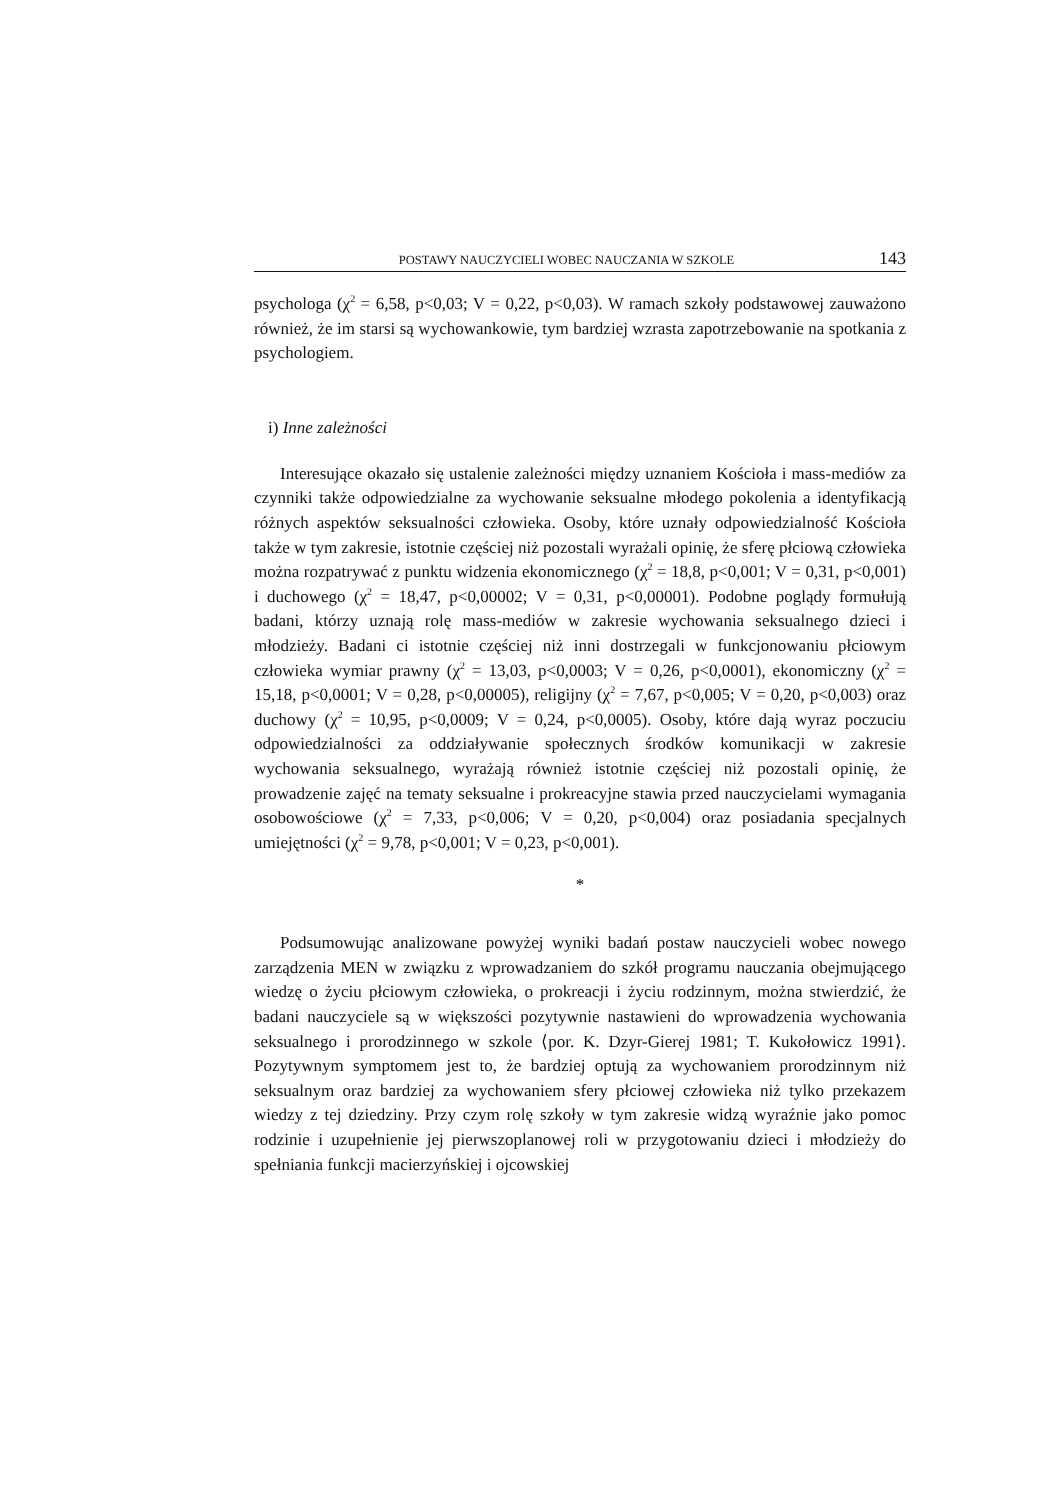POSTAWY NAUCZYCIELI WOBEC NAUCZANIA W SZKOLE 143
psychologa (χ<sup>2</sup> = 6,58, p<0,03; V = 0,22, p<0,03). W ramach szkoły podstawowej zauważono również, że im starsi są wychowankowie, tym bardziej wzrasta zapotrzebowanie na spotkania z psychologiem.
i) Inne zależności
Interesujące okazało się ustalenie zależności między uznaniem Kościoła i mass-mediów za czynniki także odpowiedzialne za wychowanie seksualne młodego pokolenia a identyfikacją różnych aspektów seksualności człowieka. Osoby, które uznały odpowiedzialność Kościoła także w tym zakresie, istotnie częściej niż pozostali wyrażali opinię, że sferę płciową człowieka można rozpatrywać z punktu widzenia ekonomicznego (χ<sup>2</sup> = 18,8, p<0,001; V = 0,31, p<0,001) i duchowego (χ<sup>2</sup> = 18,47, p<0,00002; V = 0,31, p<0,00001). Podobne poglądy formułują badani, którzy uznają rolę mass-mediów w zakresie wychowania seksualnego dzieci i młodzieży. Badani ci istotnie częściej niż inni dostrzegali w funkcjonowaniu płciowym człowieka wymiar prawny (χ<sup>2</sup> = 13,03, p<0,0003; V = 0,26, p<0,0001), ekonomiczny (χ<sup>2</sup> = 15,18, p<0,0001; V = 0,28, p<0,00005), religijny (χ<sup>2</sup> = 7,67, p<0,005; V = 0,20, p<0,003) oraz duchowy (χ<sup>2</sup> = 10,95, p<0,0009; V = 0,24, p<0,0005). Osoby, które dają wyraz poczuciu odpowiedzialności za oddziaływanie społecznych środków komunikacji w zakresie wychowania seksualnego, wyrażają również istotnie częściej niż pozostali opinię, że prowadzenie zajęć na tematy seksualne i prokreacyjne stawia przed nauczycielami wymagania osobowościowe (χ<sup>2</sup> = 7,33, p<0,006; V = 0,20, p<0,004) oraz posiadania specjalnych umiejętności (χ<sup>2</sup> = 9,78, p<0,001; V = 0,23, p<0,001).
*
Podsumowując analizowane powyżej wyniki badań postaw nauczycieli wobec nowego zarządzenia MEN w związku z wprowadzaniem do szkół programu nauczania obejmującego wiedzę o życiu płciowym człowieka, o prokreacji i życiu rodzinnym, można stwierdzić, że badani nauczyciele są w większości pozytywnie nastawieni do wprowadzenia wychowania seksualnego i prorodzinnego w szkole ⟨por. K. Dzyr-Gierej 1981; T. Kukołowicz 1991⟩. Pozytywnym symptomem jest to, że bardziej optują za wychowaniem prorodzinnym niż seksualnym oraz bardziej za wychowaniem sfery płciowej człowieka niż tylko przekazem wiedzy z tej dziedziny. Przy czym rolę szkoły w tym zakresie widzą wyraźnie jako pomoc rodzinie i uzupełnienie jej pierwszoplanowej roli w przygotowaniu dzieci i młodzieży do spełniania funkcji macierzyńskiej i ojcowskiej